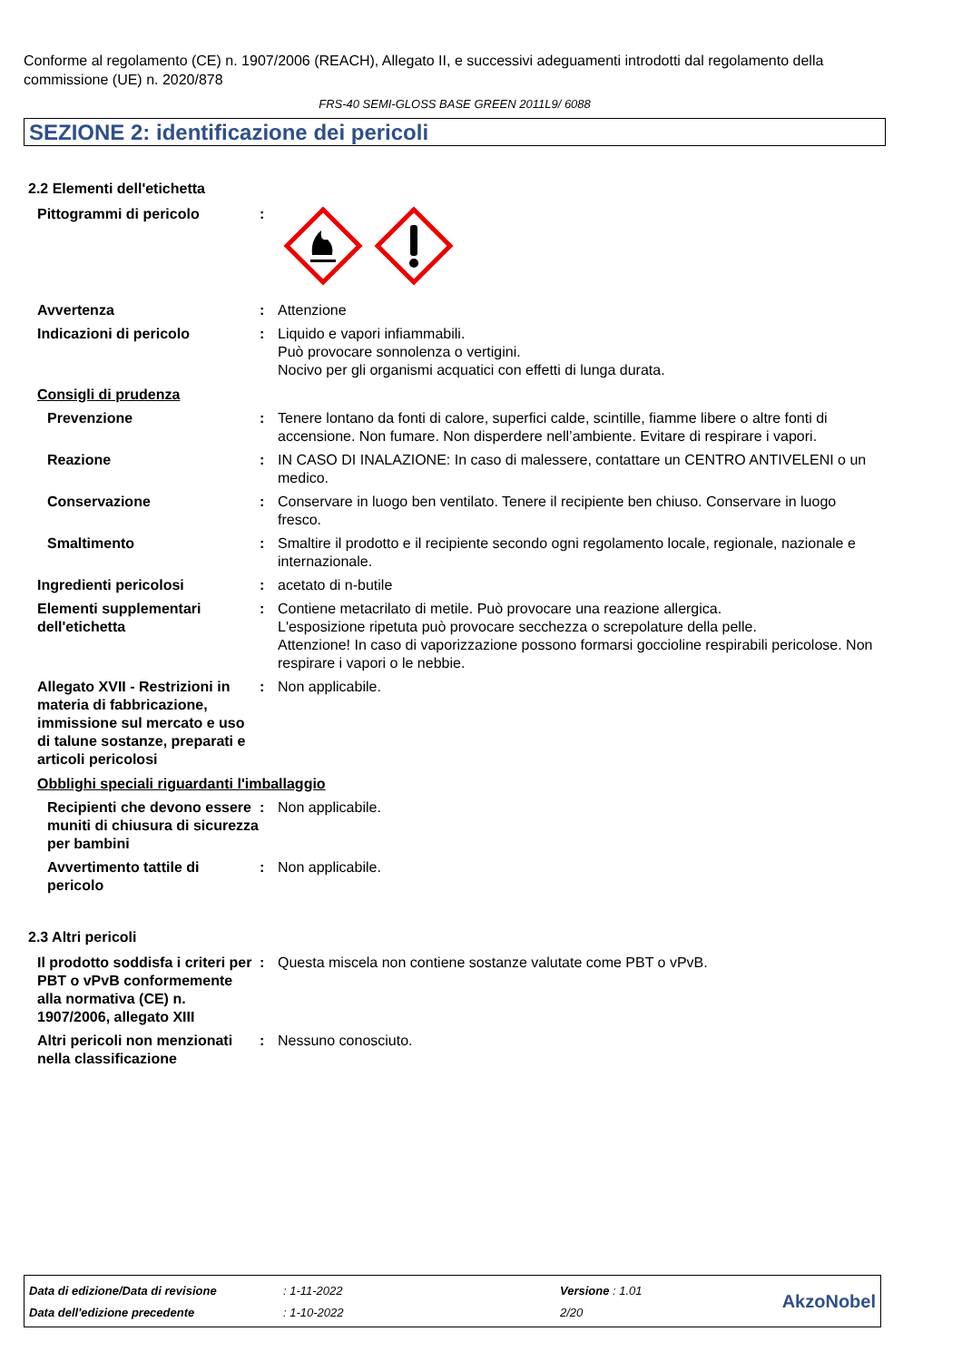Conforme al regolamento (CE) n. 1907/2006 (REACH), Allegato II, e successivi adeguamenti introdotti dal regolamento della commissione (UE) n. 2020/878
FRS-40 SEMI-GLOSS BASE GREEN 2011L9/ 6088
SEZIONE 2: identificazione dei pericoli
2.2 Elementi dell'etichetta
Pittogrammi di pericolo :
Avvertenza : Attenzione
Indicazioni di pericolo : Liquido e vapori infiammabili.
Può provocare sonnolenza o vertigini.
Nocivo per gli organismi acquatici con effetti di lunga durata.
Consigli di prudenza
Prevenzione : Tenere lontano da fonti di calore, superfici calde, scintille, fiamme libere o altre fonti di accensione. Non fumare. Non disperdere nell’ambiente. Evitare di respirare i vapori.
Reazione : IN CASO DI INALAZIONE: In caso di malessere, contattare un CENTRO ANTIVELENI o un medico.
Conservazione : Conservare in luogo ben ventilato. Tenere il recipiente ben chiuso. Conservare in luogo fresco.
Smaltimento : Smaltire il prodotto e il recipiente secondo ogni regolamento locale, regionale, nazionale e internazionale.
Ingredienti pericolosi : acetato di n-butile
Elementi supplementari dell'etichetta
: Contiene metacrilato di metile. Può provocare una reazione allergica.
L'esposizione ripetuta può provocare secchezza o screpolature della pelle.
Attenzione! In caso di vaporizzazione possono formarsi goccioline respirabili pericolose. Non respirare i vapori o le nebbie.
Allegato XVII - Restrizioni in materia di fabbricazione, immissione sul mercato e uso di talune sostanze, preparati e articoli pericolosi
: Non applicabile.
Obblighi speciali riguardanti l'imballaggio
Recipienti che devono essere muniti di chiusura di sicurezza per bambini
: Non applicabile.
Avvertimento tattile di pericolo
: Non applicabile.
2.3 Altri pericoli
Il prodotto soddisfa i criteri per PBT o vPvB conformemente alla normativa (CE) n. 1907/2006, allegato XIII
: Questa miscela non contiene sostanze valutate come PBT o vPvB.
Altri pericoli non menzionati nella classificazione
: Nessuno conosciuto.
| Data di edizione/Data di revisione | : 1-11-2022 | Versione : 1.01 | AkzoNobel |
| Data dell'edizione precedente | : 1-10-2022 | 2/20 | |